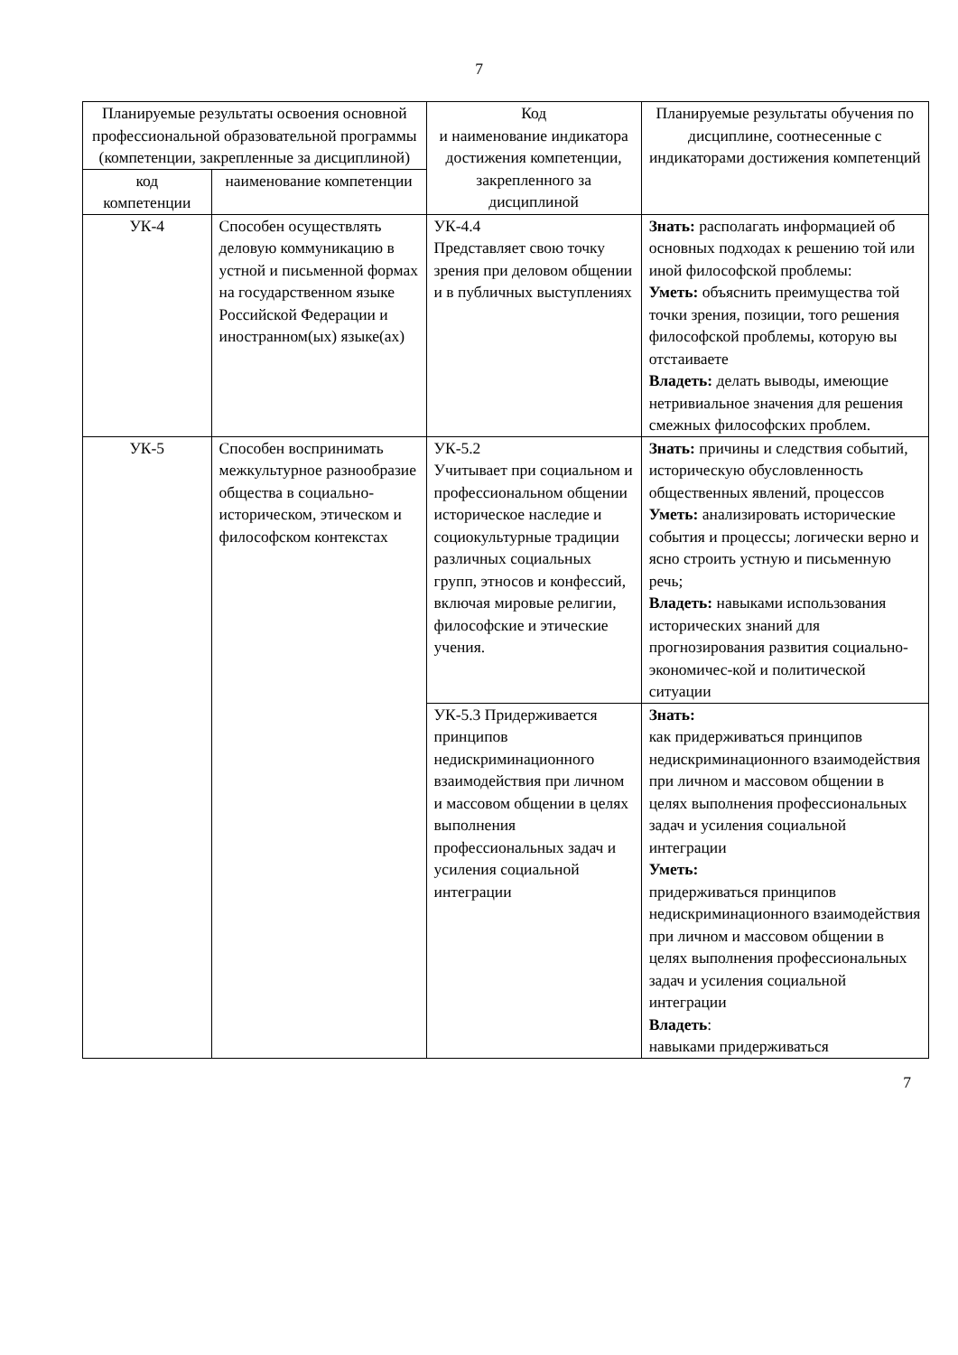7
| Планируемые результаты освоения основной профессиональной образовательной программы (компетенции, закрепленные за дисциплиной) | | Код и наименование индикатора достижения компетенции, закрепленного за дисциплиной | Планируемые результаты обучения по дисциплине, соотнесенные с индикаторами достижения компетенций |
| --- | --- | --- | --- |
| код компетенции | наименование компетенции | | |
| УК-4 | Способен осуществлять деловую коммуникацию в устной и письменной формах на государственном языке Российской Федерации и иностранном(ых) языке(ах) | УК-4.4 Представляет свою точку зрения при деловом общении и в публичных выступлениях | Знать: располагать информацией об основных подходах к решению той или иной философской проблемы: Уметь: объяснить преимущества той точки зрения, позиции, того решения философской проблемы, которую вы отстаиваете Владеть: делать выводы, имеющие нетривиальное значения для решения смежных философских проблем. |
| УК-5 | Способен воспринимать межкультурное разнообразие общества в социально-историческом, этическом и философском контекстах | УК-5.2 Учитывает при социальном и профессиональном общении историческое наследие и социокультурные традиции различных социальных групп, этносов и конфессий, включая мировые религии, философские и этические учения. | Знать: причины и следствия событий, историческую обусловленность общественных явлений, процессов Уметь: анализировать исторические события и процессы; логически верно и ясно строить устную и письменную речь; Владеть: навыками использования исторических знаний для прогнозирования развития социально-экономичес-кой и политической ситуации |
| | | УК-5.3 Придерживается принципов недискриминационного взаимодействия при личном и массовом общении в целях выполнения профессиональных задач и усиления социальной интеграции | Знать: как придерживаться принципов недискриминационного взаимодействия при личном и массовом общении в целях выполнения профессиональных задач и усиления социальной интеграции Уметь: придерживаться принципов недискриминационного взаимодействия при личном и массовом общении в целях выполнения профессиональных задач и усиления социальной интеграции Владеть : навыками придерживаться |
7